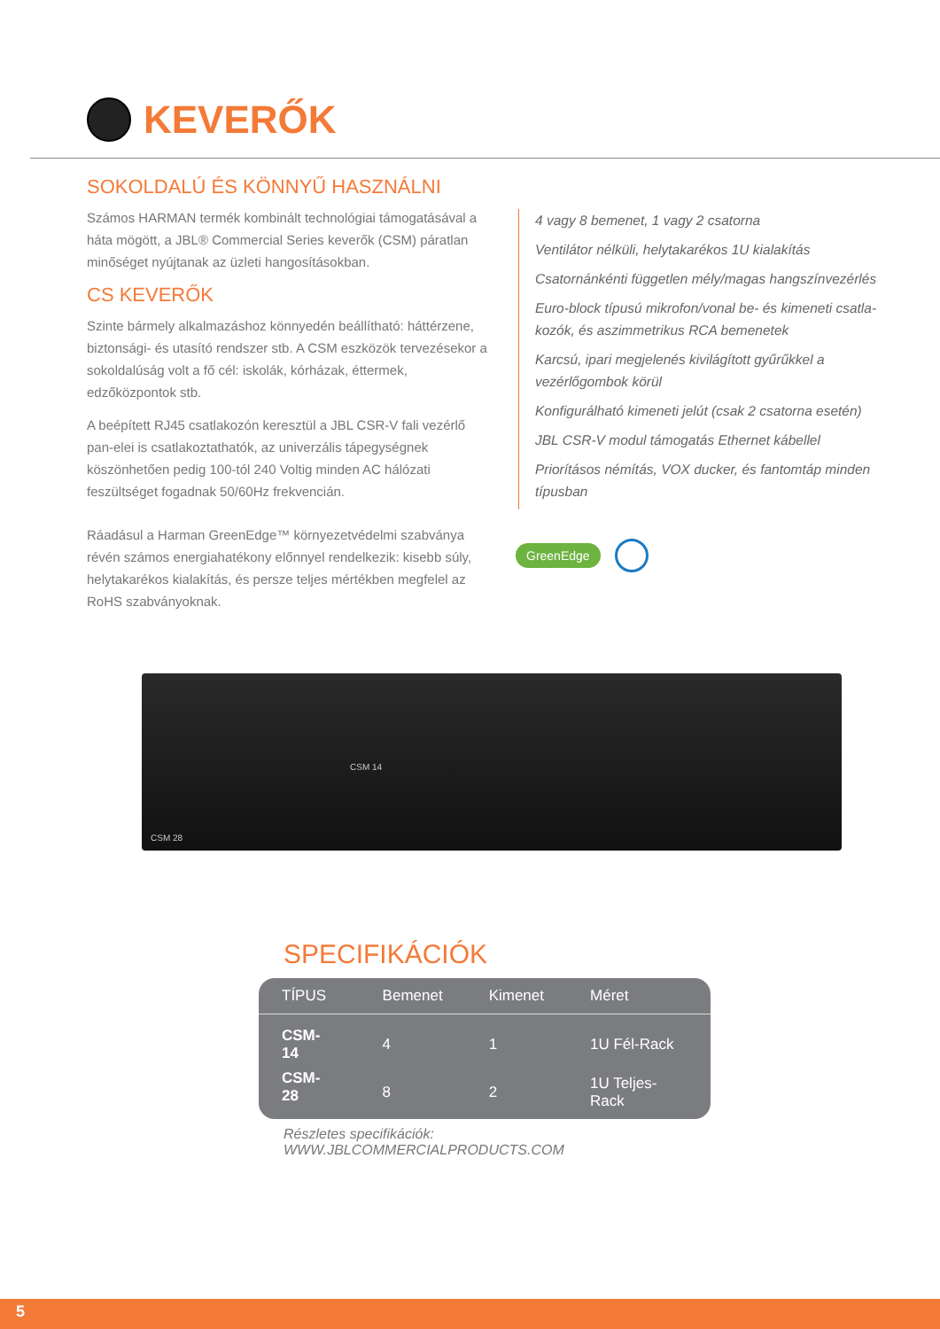KEVERŐK
SOKOLDALÚ ÉS KÖNNYŰ HASZNÁLNI
Számos HARMAN termék kombinált technológiai támogatásával a háta mögött, a JBL® Commercial Series keverők (CSM) páratlan minőséget nyújtanak az üzleti hangosításokban.
CS KEVERŐK
Szinte bármely alkalmazáshoz könnyedén beállítható: háttérzene, biztonsági- és utasító rendszer stb. A CSM eszközök tervezésekor a sokoldalúság volt a fő cél: iskolák, kórházak, éttermek, edzőközpontok stb.
A beépített RJ45 csatlakozón keresztül a JBL CSR-V fali vezérlő pan-elei is csatlakoztathatók, az univerzális tápegységnek köszönhetően pedig 100-tól 240 Voltig minden AC hálózati feszültséget fogadnak 50/60Hz frekvencián.
Ráadásul a Harman GreenEdge™ környezetvédelmi szabványa révén számos energiahatékony előnnyel rendelkezik: kisebb súly, helytakarékos kialakítás, és persze teljes mértékben megfelel az RoHS szabványoknak.
4 vagy 8 bemenet, 1 vagy 2 csatorna
Ventilátor nélküli, helytakarékos 1U kialakítás
Csatornánkénti független mély/magas hangszínvezérlés
Euro-block típusú mikrofon/vonal be- és kimeneti csatla-kozók, és aszimmetrikus RCA bemenetek
Karcsú, ipari megjelenés kivilágított gyűrűkkel a vezérlőgombok körül
Konfigurálható kimeneti jelút (csak 2 csatorna esetén)
JBL CSR-V modul támogatás Ethernet kábellel
Priorításos némítás, VOX ducker, és fantomtáp minden típusban
GreenEdge
CSM 14
CSM 28
SPECIFIKÁCIÓK
| TÍPUS | Bemenet | Kimenet | Méret |
| --- | --- | --- | --- |
| CSM-14 | 4 | 1 | 1U Fél-Rack |
| CSM-28 | 8 | 2 | 1U Teljes-Rack |
Részletes specifikációk: WWW.JBLCOMMERCIALPRODUCTS.COM
5